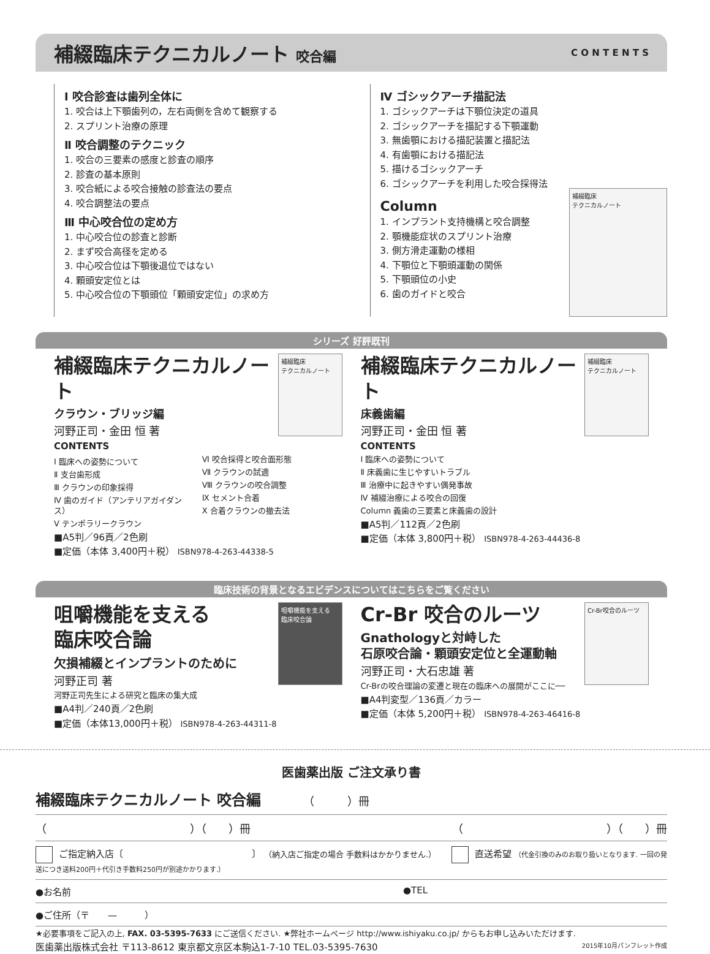補綴臨床テクニカルノート 咬合編
C O N T E N T S
Ⅰ 咬合診査は歯列全体に
1. 咬合は上下顎歯列の，左右両側を含めて観察する
2. スプリント治療の原理
Ⅱ 咬合調整のテクニック
1. 咬合の三要素の感度と診査の順序
2. 診査の基本原則
3. 咬合紙による咬合接触の診査法の要点
4. 咬合調整法の要点
Ⅲ 中心咬合位の定め方
1. 中心咬合位の診査と診断
2. まず咬合高径を定める
3. 中心咬合位は下顎後退位ではない
4. 顆頭安定位とは
5. 中心咬合位の下顎頭位「顆頭安定位」の求め方
補綴臨床
テクニカルノート
Ⅳ ゴシックアーチ描記法
1. ゴシックアーチは下顎位決定の道具
2. ゴシックアーチを描記する下顎運動
3. 無歯顎における描記装置と描記法
4. 有歯顎における描記法
5. 描けるゴシックアーチ
6. ゴシックアーチを利用した咬合採得法
Column
1. インプラント支持機構と咬合調整
2. 顎機能症状のスプリント治療
3. 側方滑走運動の様相
4. 下顎位と下顎頭運動の関係
5. 下顎頭位の小史
6. 歯のガイドと咬合
シリーズ 好評既刊
補綴臨床
テクニカルノート
補綴臨床テクニカルノート
クラウン・ブリッジ編
河野正司・金田 恒 著
CONTENTS
Ⅰ 臨床への姿勢について
Ⅱ 支台歯形成
Ⅲ クラウンの印象採得
Ⅳ 歯のガイド（アンテリアガイダンス）
Ⅴ テンポラリークラウン
Ⅵ 咬合採得と咬合面形態
Ⅶ クラウンの試適
Ⅷ クラウンの咬合調整
Ⅸ セメント合着
Ⅹ 合着クラウンの撤去法
■A5判／96頁／2色刷
■定価（本体 3,400円＋税） ISBN978-4-263-44338-5
補綴臨床
テクニカルノート
補綴臨床テクニカルノート
床義歯編
河野正司・金田 恒 著
CONTENTS
Ⅰ 臨床への姿勢について
Ⅱ 床義歯に生じやすいトラブル
Ⅲ 治療中に起きやすい偶発事故
Ⅳ 補綴治療による咬合の回復
Column 義歯の三要素と床義歯の設計
■A5判／112頁／2色刷
■定価（本体 3,800円＋税） ISBN978-4-263-44436-8
臨床技術の背景となるエビデンスについてはこちらをご覧ください
咀嚼機能を支える
臨床咬合論
咀嚼機能を支える
臨床咬合論
欠損補綴とインプラントのために
河野正司 著
河野正司先生による研究と臨床の集大成
■A4判／240頁／2色刷
■定価（本体13,000円＋税） ISBN978-4-263-44311-8
Cr-Br咬合のルーツ
Cr-Br 咬合のルーツ
Gnathologyと対峙した
石原咬合論・顆頭安定位と全運動軸
河野正司・大石忠雄 著
Cr-Brの咬合理論の変遷と現在の臨床への展開がここに──
■A4判変型／136頁／カラー
■定価（本体 5,200円＋税） ISBN978-4-263-46416-8
医歯薬出版 ご注文承り書
補綴臨床テクニカルノート 咬合編 （　　　）冊
（　　　　　　　　　　　　　）（　　）冊 （　　　　　　　　　　　　　）（　　）冊
ご指定納入店〔　　　　　　　　　　　　　　〕 （納入店ご指定の場合 手数料はかかりません.） 直送希望 （代金引換のみのお取り扱いとなります. 一回の発送につき送料200円＋代引き手数料250円が別途かかります.）
●お名前 ●TEL
●ご住所（〒　　—　　　）
★必要事項をご記入の上, FAX. 03-5395-7633 にご送信ください. ★弊社ホームページ http://www.ishiyaku.co.jp/ からもお申し込みいただけます.
医歯薬出版株式会社 〒113-8612 東京都文京区本駒込1-7-10 TEL.03-5395-7630 2015年10月パンフレット作成